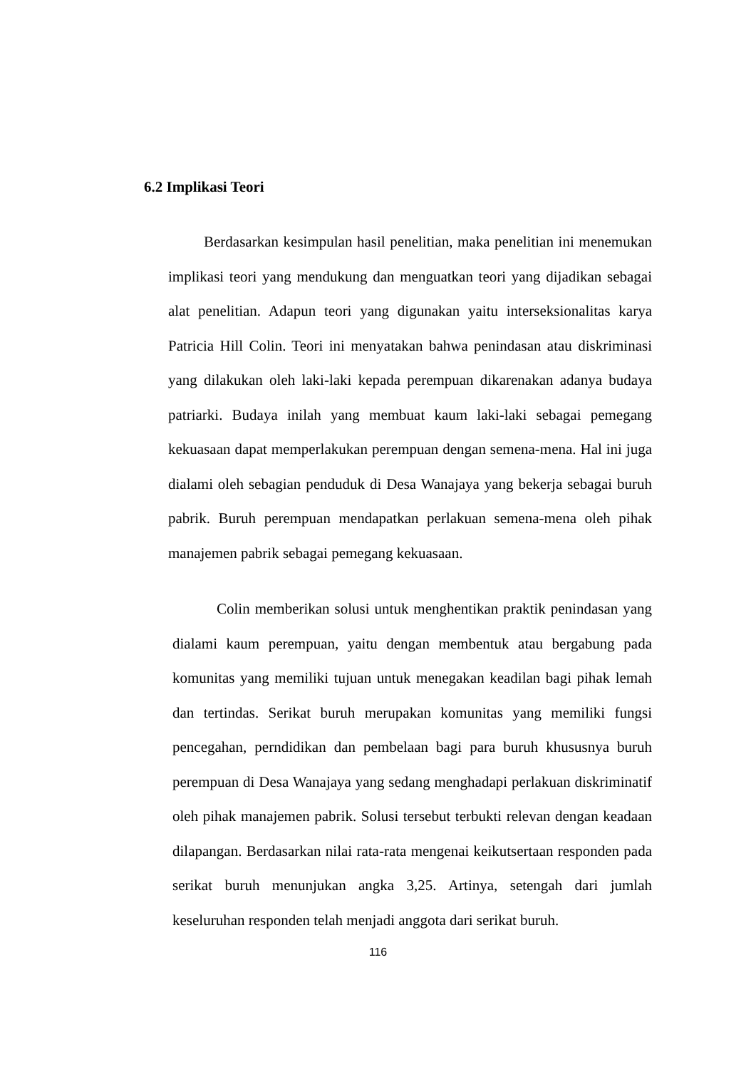6.2 Implikasi Teori
Berdasarkan kesimpulan hasil penelitian, maka penelitian ini menemukan implikasi teori yang mendukung dan menguatkan teori yang dijadikan sebagai alat penelitian. Adapun teori yang digunakan yaitu interseksionalitas karya Patricia Hill Colin. Teori ini menyatakan bahwa penindasan atau diskriminasi yang dilakukan oleh laki-laki kepada perempuan dikarenakan adanya budaya patriarki. Budaya inilah yang membuat kaum laki-laki sebagai pemegang kekuasaan dapat memperlakukan perempuan dengan semena-mena. Hal ini juga dialami oleh sebagian penduduk di Desa Wanajaya yang bekerja sebagai buruh pabrik. Buruh perempuan mendapatkan perlakuan semena-mena oleh pihak manajemen pabrik sebagai pemegang kekuasaan.
Colin memberikan solusi untuk menghentikan praktik penindasan yang dialami kaum perempuan, yaitu dengan membentuk atau bergabung pada komunitas yang memiliki tujuan untuk menegakan keadilan bagi pihak lemah dan tertindas. Serikat buruh merupakan komunitas yang memiliki fungsi pencegahan, perndidikan dan pembelaan bagi para buruh khususnya buruh perempuan di Desa Wanajaya yang sedang menghadapi perlakuan diskriminatif oleh pihak manajemen pabrik. Solusi tersebut terbukti relevan dengan keadaan dilapangan. Berdasarkan nilai rata-rata mengenai keikutsertaan responden pada serikat buruh menunjukan angka 3,25. Artinya, setengah dari jumlah keseluruhan responden telah menjadi anggota dari serikat buruh.
116